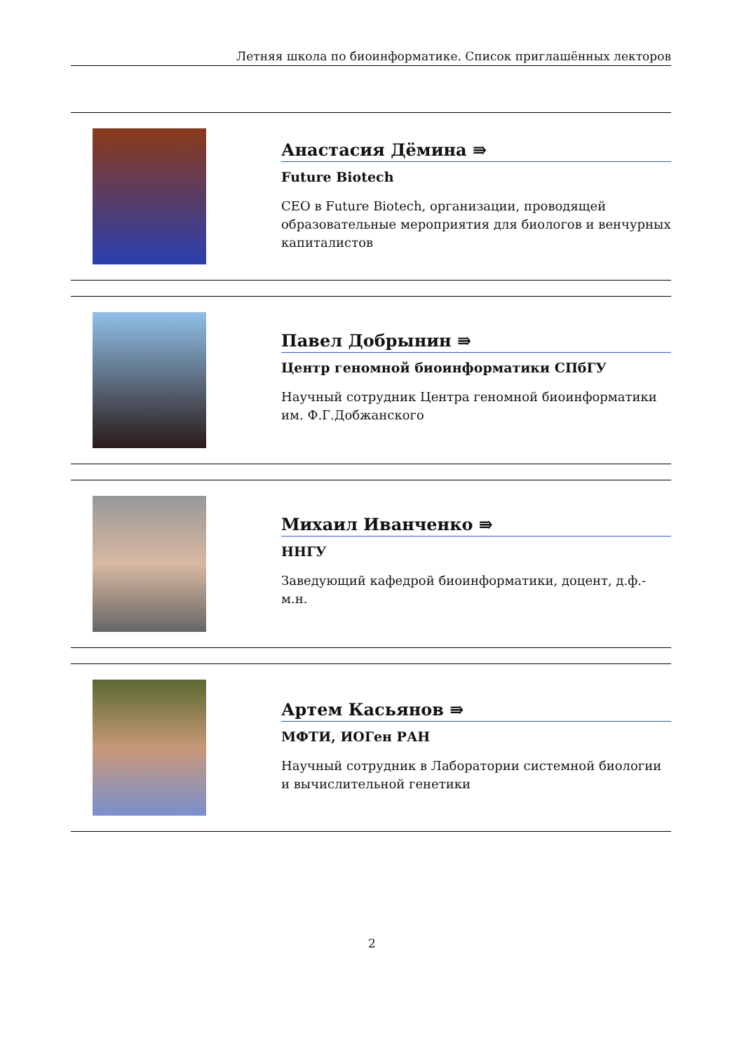Летняя школа по биоинформатике. Список приглашённых лекторов
Анастасия Дёмина ⇛
Future Biotech
CEO в Future Biotech, организации, проводящей образовательные мероприятия для биологов и венчурных капиталистов
Павел Добрынин ⇛
Центр геномной биоинформатики СПбГУ
Научный сотрудник Центра геномной биоинформатики им. Ф.Г.Добжанского
Михаил Иванченко ⇛
ННГУ
Заведующий кафедрой биоинформатики, доцент, д.ф.-м.н.
Артем Касьянов ⇛
МФТИ, ИОГен РАН
Научный сотрудник в Лаборатории системной биологии и вычислительной генетики
2